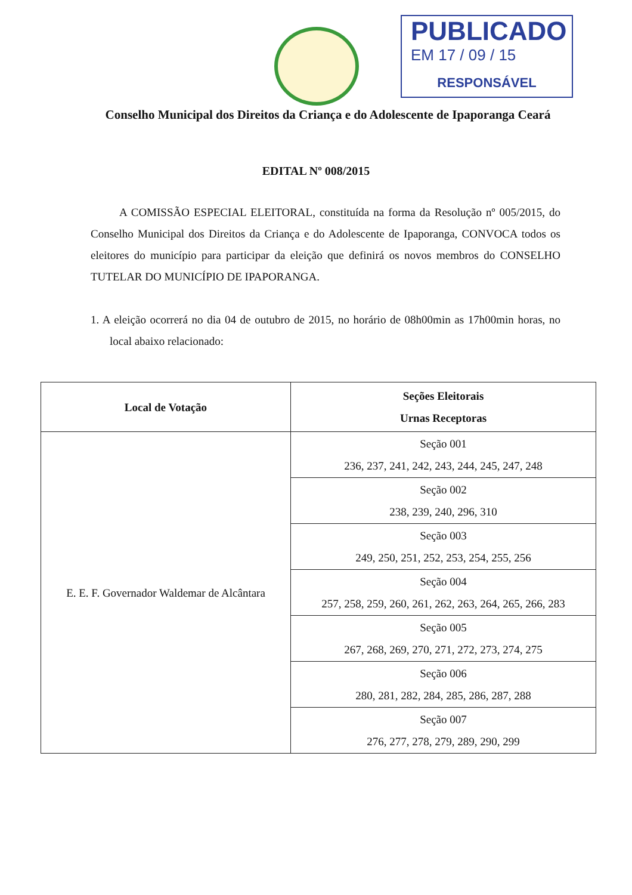PUBLICADO
EM 17 / 09 / 15
RESPONSÁVEL
Conselho Municipal dos Direitos da Criança e do Adolescente de Ipaporanga Ceará
EDITAL Nº 008/2015
A COMISSÃO ESPECIAL ELEITORAL, constituída na forma da Resolução nº 005/2015, do Conselho Municipal dos Direitos da Criança e do Adolescente de Ipaporanga, CONVOCA todos os eleitores do município para participar da eleição que definirá os novos membros do CONSELHO TUTELAR DO MUNICÍPIO DE IPAPORANGA.
1. A eleição ocorrerá no dia 04 de outubro de 2015, no horário de 08h00min as 17h00min horas, no local abaixo relacionado:
| Local de Votação | Seções Eleitorais Urnas Receptoras |
| --- | --- |
| E. E. F. Governador Waldemar de Alcântara | Seção 001 236, 237, 241, 242, 243, 244, 245, 247, 248 |
| | Seção 002 238, 239, 240, 296, 310 |
| | Seção 003 249, 250, 251, 252, 253, 254, 255, 256 |
| | Seção 004 257, 258, 259, 260, 261, 262, 263, 264, 265, 266, 283 |
| | Seção 005 267, 268, 269, 270, 271, 272, 273, 274, 275 |
| | Seção 006 280, 281, 282, 284, 285, 286, 287, 288 |
| | Seção 007 276, 277, 278, 279, 289, 290, 299 |